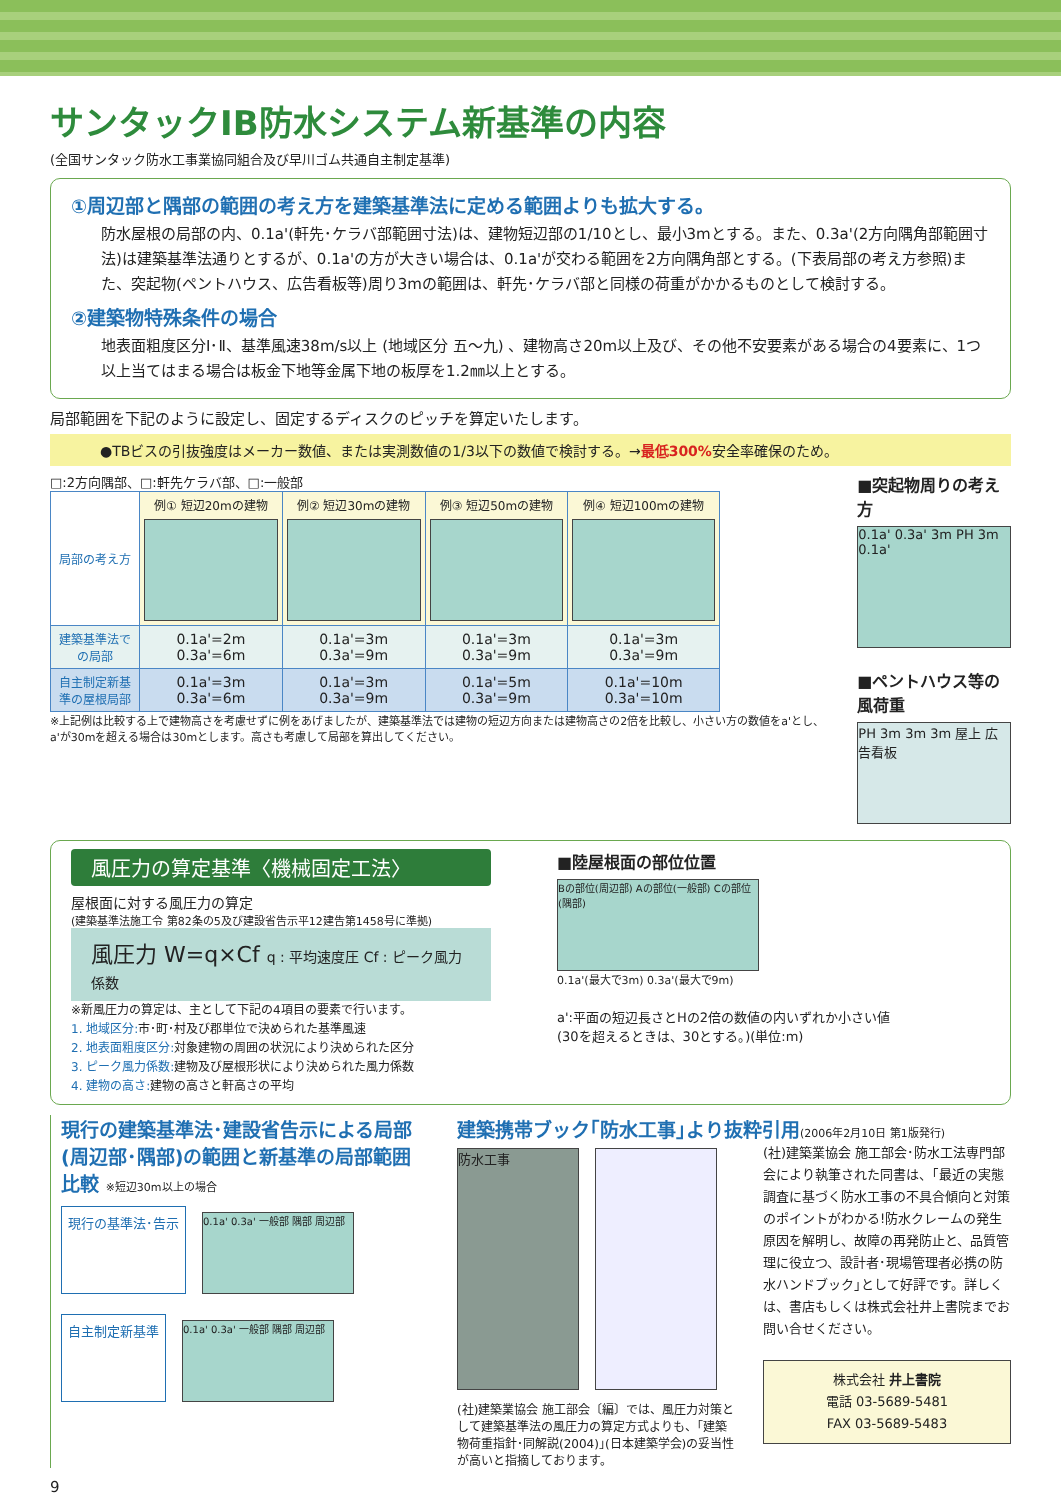サンタックIB防水システム新基準の内容
(全国サンタック防水工事業協同組合及び早川ゴム共通自主制定基準)
①周辺部と隅部の範囲の考え方を建築基準法に定める範囲よりも拡大する。
防水屋根の局部の内、0.1a'(軒先･ケラバ部範囲寸法)は、建物短辺部の1/10とし、最小3mとする。また、0.3a'(2方向隅角部範囲寸法)は建築基準法通りとするが、0.1a'の方が大きい場合は、0.1a'が交わる範囲を2方向隅角部とする。(下表局部の考え方参照)また、突起物(ペントハウス、広告看板等)周り3mの範囲は、軒先･ケラバ部と同様の荷重がかかるものとして検討する。
②建築物特殊条件の場合
地表面粗度区分Ⅰ･Ⅱ、基準風速38m/s以上 (地域区分 五～九) 、建物高さ20m以上及び、その他不安要素がある場合の4要素に、1つ以上当てはまる場合は板金下地等金属下地の板厚を1.2㎜以上とする。
局部範囲を下記のように設定し、固定するディスクのピッチを算定いたします。
●TBビスの引抜強度はメーカー数値、または実測数値の1/3以下の数値で検討する。→最低300% 安全率確保のため。
□:2方向隅部、□:軒先ケラバ部、□:一般部
| 局部の考え方 | 例① 短辺20mの建物 | 例② 短辺30mの建物 | 例③ 短辺50mの建物 | 例④ 短辺100mの建物 |
| 建築基準法での局部 | 0.1a'=2m 0.3a'=6m | 0.1a'=3m 0.3a'=9m | 0.1a'=3m 0.3a'=9m | 0.1a'=3m 0.3a'=9m |
| 自主制定新基準の屋根局部 | 0.1a'=3m 0.3a'=6m | 0.1a'=3m 0.3a'=9m | 0.1a'=5m 0.3a'=9m | 0.1a'=10m 0.3a'=10m |
※上記例は比較する上で建物高さを考慮せずに例をあげましたが、建築基準法では建物の短辺方向または建物高さの2倍を比較し、小さい方の数値をa'とし、a'が30mを超える場合は30mとします。高さも考慮して局部を算出してください。
■突起物周りの考え方
0.1a' 0.3a' 3m PH 3m 0.1a'
■ペントハウス等の風荷重
PH 3m 3m 3m 屋上 広告看板
風圧力の算定基準〈機械固定工法〉
屋根面に対する風圧力の算定
(建築基準法施工令 第82条の5及び建設省告示平12建告第1458号に準拠)
風圧力 W=q×Cf q : 平均速度圧 Cf : ピーク風力係数
※新風圧力の算定は、主として下記の4項目の要素で行います。
1. 地域区分: 市･町･村及び郡単位で決められた基準風速
2. 地表面粗度区分: 対象建物の周囲の状況により決められた区分
3. ピーク風力係数: 建物及び屋根形状により決められた風力係数
4. 建物の高さ: 建物の高さと軒高さの平均
■陸屋根面の部位位置
Bの部位(周辺部) Aの部位(一般部) Cの部位(隅部)
0.1a'(最大で3m) 0.3a'(最大で9m)
a':平面の短辺長さとHの2倍の数値の内いずれか小さい値
(30を超えるときは、30とする。)(単位:m)
現行の建築基準法･建設省告示による局部(周辺部･隅部)の範囲と新基準の局部範囲比較 ※短辺30m以上の場合
現行の基準法･告示
0.1a' 0.3a' 一般部 隅部 周辺部
自主制定新基準
0.1a' 0.3a' 一般部 隅部 周辺部
建築携帯ブック｢防水工事｣より抜粋引用(2006年2月10日 第1版発行)
防水工事
(社)建築業協会 施工部会〔編〕では、風圧力対策として建築基準法の風圧力の算定方式よりも、｢建築物荷重指針･同解説(2004)｣(日本建築学会)の妥当性が高いと指摘しております。
(社)建築業協会 施工部会･防水工法専門部会により執筆された同書は、｢最近の実態調査に基づく防水工事の不具合傾向と対策のポイントがわかる!防水クレームの発生原因を解明し、故障の再発防止と、品質管理に役立つ、設計者･現場管理者必携の防水ハンドブック｣として好評です。詳しくは、書店もしくは株式会社井上書院までお問い合せください。
株式会社 井上書院
電話 03-5689-5481
FAX 03-5689-5483
9